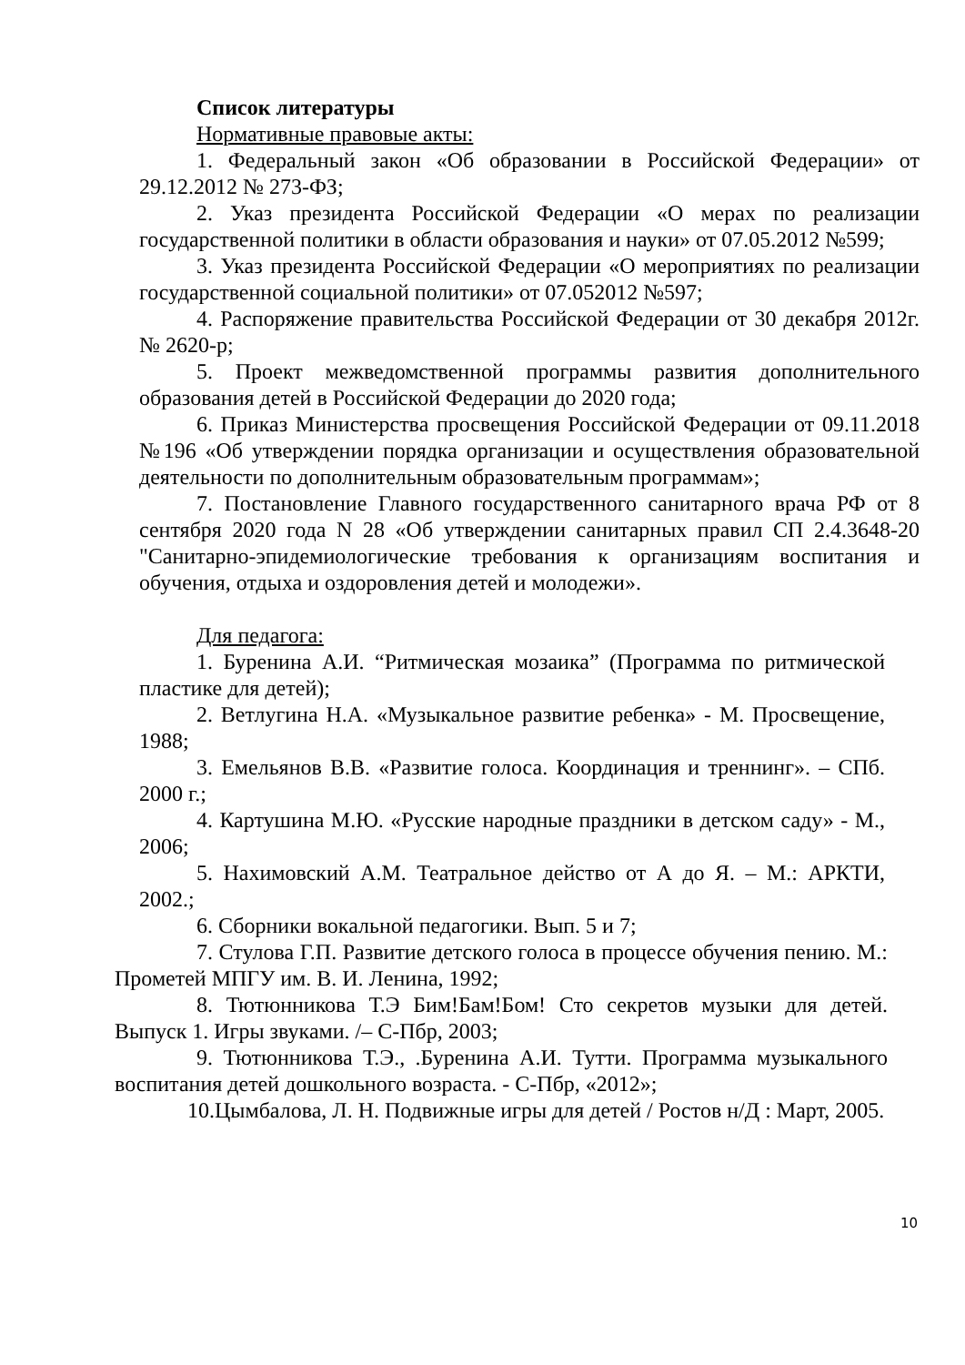Список литературы
Нормативные правовые акты:
1. Федеральный закон «Об образовании в Российской Федерации» от 29.12.2012 № 273-ФЗ;
2. Указ президента Российской Федерации «О мерах по реализации государственной политики в области образования и науки» от 07.05.2012 №599;
3. Указ президента Российской Федерации «О мероприятиях по реализации государственной социальной политики» от 07.052012 №597;
4. Распоряжение правительства Российской Федерации от 30 декабря 2012г. № 2620-р;
5. Проект межведомственной программы развития дополнительного образования детей в Российской Федерации до 2020 года;
6. Приказ Министерства просвещения Российской Федерации от 09.11.2018 №196 «Об утверждении порядка организации и осуществления образовательной деятельности по дополнительным образовательным программам»;
7. Постановление Главного государственного санитарного врача РФ от 8 сентября 2020 года N 28 «Об утверждении санитарных правил СП 2.4.3648-20 "Санитарно-эпидемиологические требования к организациям воспитания и обучения, отдыха и оздоровления детей и молодежи».
Для педагога:
1. Буренина А.И. “Ритмическая мозаика” (Программа по ритмической пластике для детей);
2. Ветлугина Н.А. «Музыкальное развитие ребенка» - М. Просвещение, 1988;
3. Емельянов В.В. «Развитие голоса. Координация и треннинг». – СПб. 2000 г.;
4. Картушина М.Ю. «Русские народные праздники в детском саду» - М., 2006;
5. Нахимовский А.М. Театральное действо от А до Я. – М.: АРКТИ, 2002.;
6. Сборники вокальной педагогики. Вып. 5 и 7;
7. Стулова Г.П. Развитие детского голоса в процессе обучения пению. М.: Прометей МПГУ им. В. И. Ленина, 1992;
8. Тютюнникова Т.Э Бим!Бам!Бом! Сто секретов музыки для детей. Выпуск 1. Игры звуками. /– С-Пбр, 2003;
9. Тютюнникова Т.Э., .Буренина А.И. Тутти. Программа музыкального воспитания детей дошкольного возраста. - С-Пбр, «2012»;
10.Цымбалова, Л. Н. Подвижные игры для детей / Ростов н/Д : Март, 2005.
10